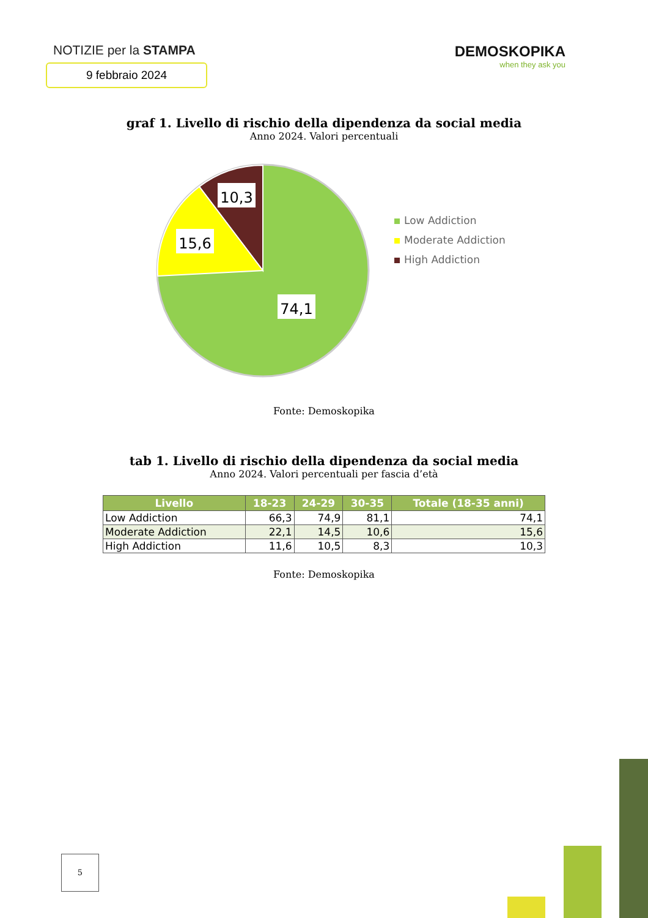NOTIZIE per la STAMPA
9 febbraio 2024
DEMOSKOPIKA
when they ask you
graf 1. Livello di rischio della dipendenza da social media
Anno 2024. Valori percentuali
10,3
15,6
74,1
Low Addiction
Moderate Addiction
High Addiction
Fonte: Demoskopika
tab 1. Livello di rischio della dipendenza da social media
Anno 2024. Valori percentuali per fascia d’età
| Livello | 18-23 | 24-29 | 30-35 | Totale (18-35 anni) |
| --- | --- | --- | --- | --- |
| Low Addiction | 66,3 | 74,9 | 81,1 | 74,1 |
| Moderate Addiction | 22,1 | 14,5 | 10,6 | 15,6 |
| High Addiction | 11,6 | 10,5 | 8,3 | 10,3 |
Fonte: Demoskopika
5